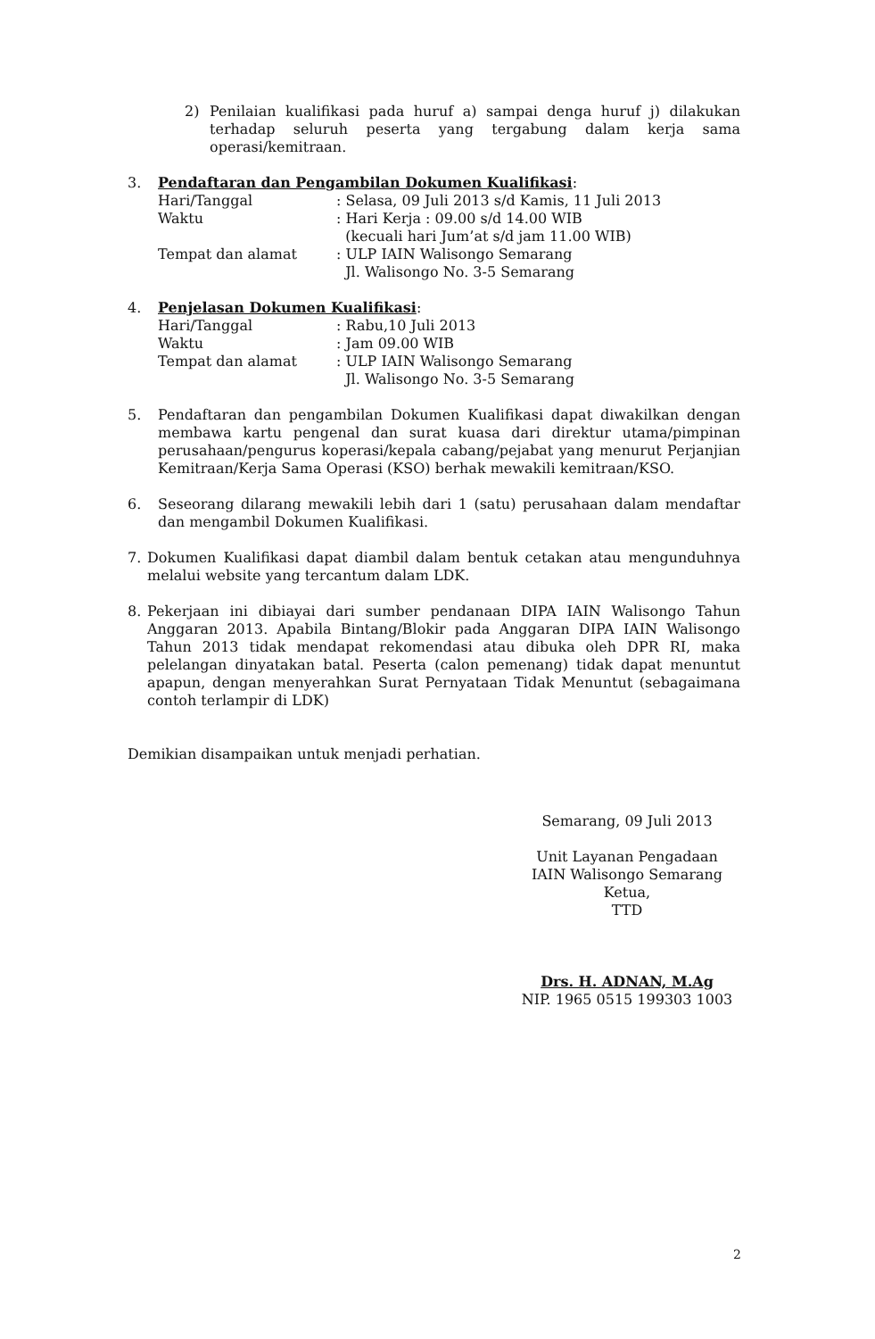2) Penilaian kualifikasi pada huruf a) sampai denga huruf j) dilakukan terhadap seluruh peserta yang tergabung dalam kerja sama operasi/kemitraan.
3. Pendaftaran dan Pengambilan Dokumen Kualifikasi:
| Hari/Tanggal | : Selasa, 09 Juli 2013 s/d Kamis, 11 Juli 2013 |
| Waktu | : Hari Kerja : 09.00 s/d 14.00 WIB (kecuali hari Jum’at s/d jam 11.00 WIB) |
| Tempat dan alamat | : ULP IAIN Walisongo Semarang Jl. Walisongo No. 3-5 Semarang |
4. Penjelasan Dokumen Kualifikasi:
| Hari/Tanggal | : Rabu,10 Juli 2013 |
| Waktu | : Jam 09.00 WIB |
| Tempat dan alamat | : ULP IAIN Walisongo Semarang Jl. Walisongo No. 3-5 Semarang |
5. Pendaftaran dan pengambilan Dokumen Kualifikasi dapat diwakilkan dengan membawa kartu pengenal dan surat kuasa dari direktur utama/pimpinan perusahaan/pengurus koperasi/kepala cabang/pejabat yang menurut Perjanjian Kemitraan/Kerja Sama Operasi (KSO) berhak mewakili kemitraan/KSO.
6. Seseorang dilarang mewakili lebih dari 1 (satu) perusahaan dalam mendaftar dan mengambil Dokumen Kualifikasi.
7. Dokumen Kualifikasi dapat diambil dalam bentuk cetakan atau mengunduhnya melalui website yang tercantum dalam LDK.
8. Pekerjaan ini dibiayai dari sumber pendanaan DIPA IAIN Walisongo Tahun Anggaran 2013. Apabila Bintang/Blokir pada Anggaran DIPA IAIN Walisongo Tahun 2013 tidak mendapat rekomendasi atau dibuka oleh DPR RI, maka pelelangan dinyatakan batal. Peserta (calon pemenang) tidak dapat menuntut apapun, dengan menyerahkan Surat Pernyataan Tidak Menuntut (sebagaimana contoh terlampir di LDK)
Demikian disampaikan untuk menjadi perhatian.
Semarang, 09 Juli 2013
Unit Layanan Pengadaan
IAIN Walisongo Semarang
Ketua,
TTD
Drs. H. ADNAN, M.Ag
NIP. 1965 0515 199303 1003
2